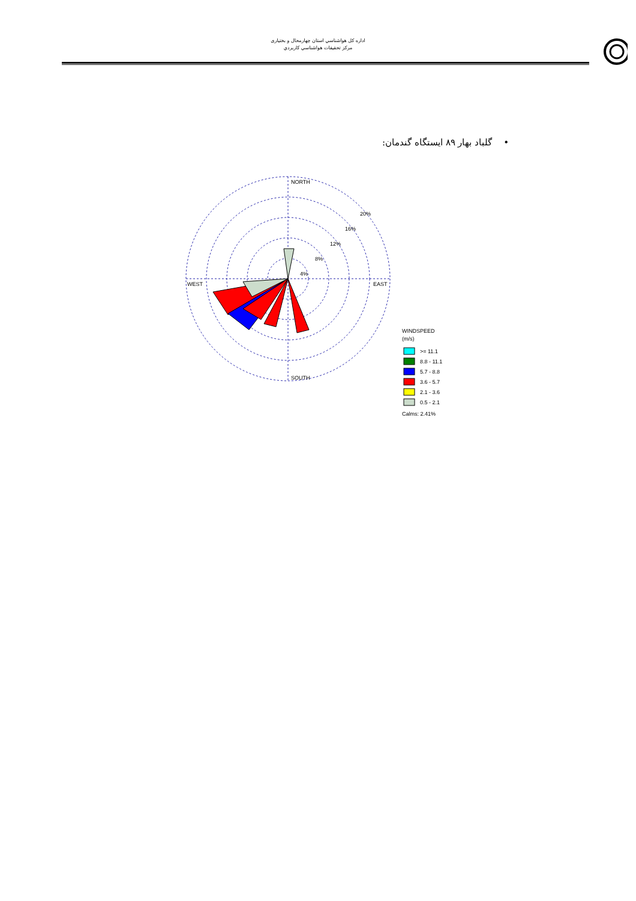اداره کل هواشناسي استان چهارمحال و بختياری
مرکز تحقيقات هواشناسي کاربردي
• گلباد بهار ۸۹ ايستگاه گندمان:
NORTH
SOUTH
WEST
EAST
20%
16%
12%
8%
4%
WINDSPEED
(m/s)
>= 11.1
8.8 - 11.1
5.7 - 8.8
3.6 - 5.7
2.1 - 3.6
0.5 - 2.1
Calms: 2.41%